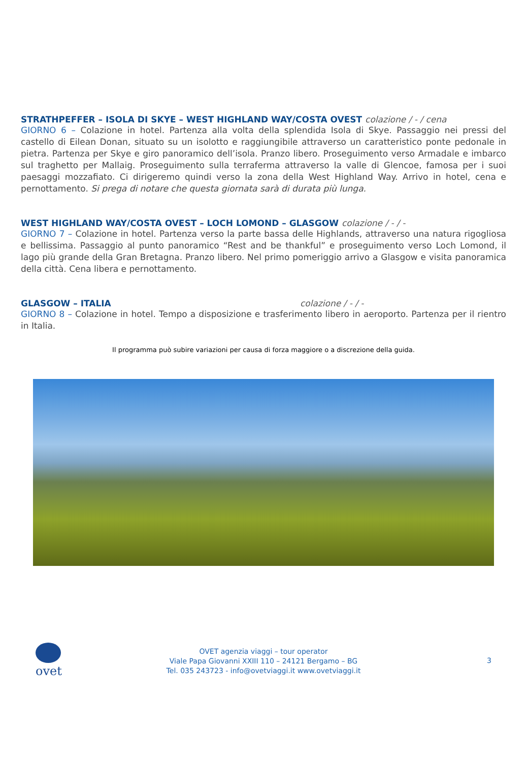STRATHPEFFER – ISOLA DI SKYE – WEST HIGHLAND WAY/COSTA OVEST colazione / - / cena
GIORNO 6 – Colazione in hotel. Partenza alla volta della splendida Isola di Skye. Passaggio nei pressi del castello di Eilean Donan, situato su un isolotto e raggiungibile attraverso un caratteristico ponte pedonale in pietra. Partenza per Skye e giro panoramico dell’isola. Pranzo libero. Proseguimento verso Armadale e imbarco sul traghetto per Mallaig. Proseguimento sulla terraferma attraverso la valle di Glencoe, famosa per i suoi paesaggi mozzafiato. Ci dirigeremo quindi verso la zona della West Highland Way. Arrivo in hotel, cena e pernottamento. Si prega di notare che questa giornata sarà di durata più lunga.
WEST HIGHLAND WAY/COSTA OVEST – LOCH LOMOND – GLASGOW colazione / - / -
GIORNO 7 – Colazione in hotel. Partenza verso la parte bassa delle Highlands, attraverso una natura rigogliosa e bellissima. Passaggio al punto panoramico “Rest and be thankful” e proseguimento verso Loch Lomond, il lago più grande della Gran Bretagna. Pranzo libero. Nel primo pomeriggio arrivo a Glasgow e visita panoramica della città. Cena libera e pernottamento.
GLASGOW – ITALIA colazione / - / -
GIORNO 8 – Colazione in hotel. Tempo a disposizione e trasferimento libero in aeroporto. Partenza per il rientro in Italia.
Il programma può subire variazioni per causa di forza maggiore o a discrezione della guida.
ovet
OVET agenzia viaggi – tour operator
Viale Papa Giovanni XXIII 110 – 24121 Bergamo – BG
Tel. 035 243723 - info@ovetviaggi.it www.ovetviaggi.it
3